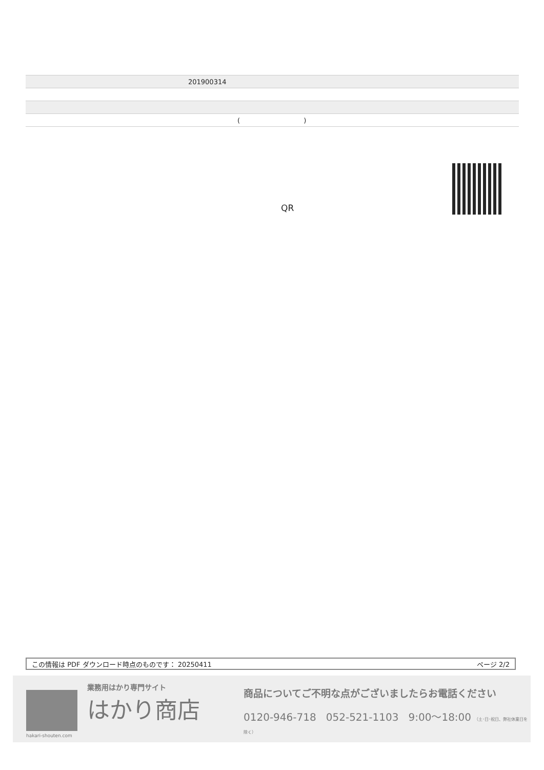| 201900314 |
| ( ) |
QR
この情報は PDF ダウンロード時点のものです： 20250411 ページ 2/2
hakari-shouten.com
業務用はかり専門サイト
はかり商店
商品についてご不明な点がございましたらお電話ください
0120-946-718 052-521-1103 9:00〜18:00 （土･日･祝日、弊社休業日を除く）